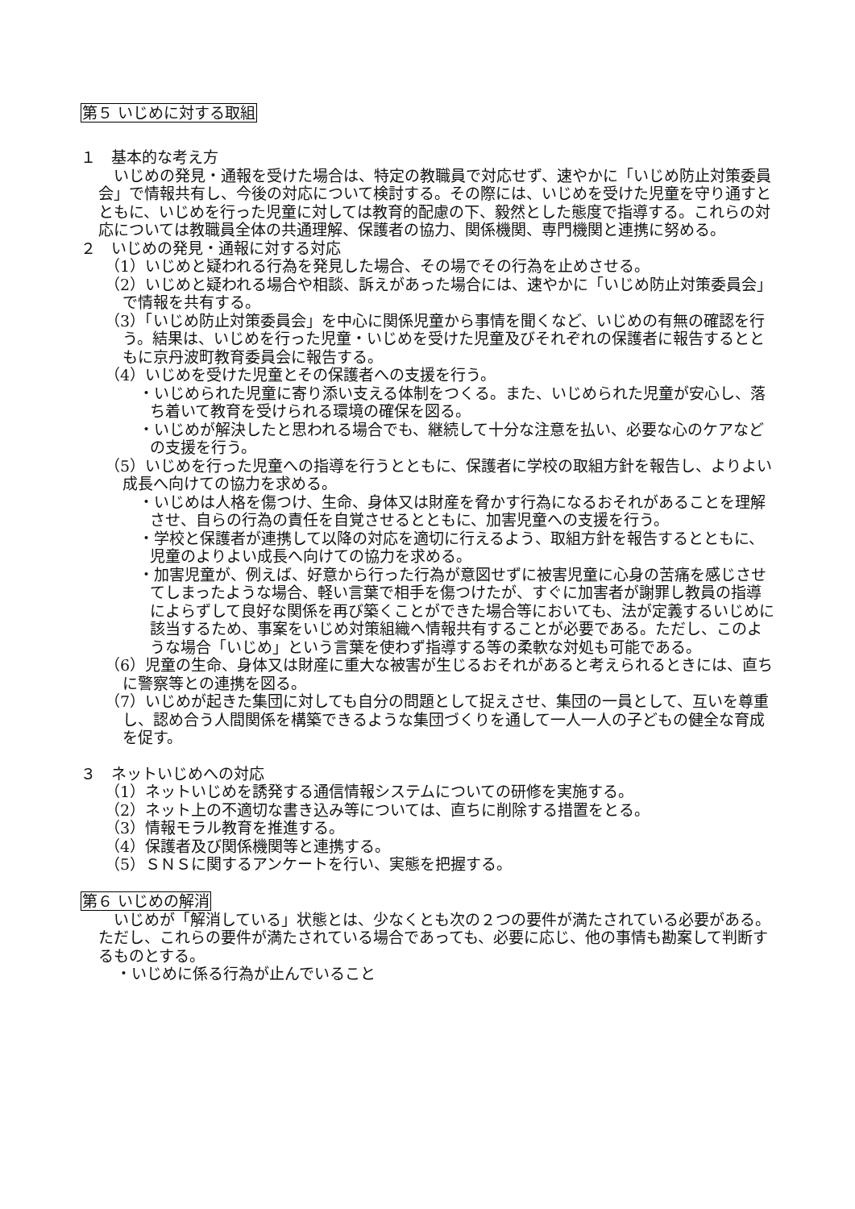第５ いじめに対する取組
１　基本的な考え方
　いじめの発見・通報を受けた場合は、特定の教職員で対応せず、速やかに「いじめ防止対策委員会」で情報共有し、今後の対応について検討する。その際には、いじめを受けた児童を守り通すとともに、いじめを行った児童に対しては教育的配慮の下、毅然とした態度で指導する。これらの対応については教職員全体の共通理解、保護者の協力、関係機関、専門機関と連携に努める。
２　いじめの発見・通報に対する対応
（1）いじめと疑われる行為を発見した場合、その場でその行為を止めさせる。
（2）いじめと疑われる場合や相談、訴えがあった場合には、速やかに「いじめ防止対策委員会」で情報を共有する。
（3）「いじめ防止対策委員会」を中心に関係児童から事情を聞くなど、いじめの有無の確認を行う。結果は、いじめを行った児童・いじめを受けた児童及びそれぞれの保護者に報告するとともに京丹波町教育委員会に報告する。
（4）いじめを受けた児童とその保護者への支援を行う。
・いじめられた児童に寄り添い支える体制をつくる。また、いじめられた児童が安心し、落ち着いて教育を受けられる環境の確保を図る。
・いじめが解決したと思われる場合でも、継続して十分な注意を払い、必要な心のケアなどの支援を行う。
（5）いじめを行った児童への指導を行うとともに、保護者に学校の取組方針を報告し、よりよい成長へ向けての協力を求める。
・いじめは人格を傷つけ、生命、身体又は財産を脅かす行為になるおそれがあることを理解させ、自らの行為の責任を自覚させるとともに、加害児童への支援を行う。
・学校と保護者が連携して以降の対応を適切に行えるよう、取組方針を報告するとともに、児童のよりよい成長へ向けての協力を求める。
・加害児童が、例えば、好意から行った行為が意図せずに被害児童に心身の苦痛を感じさせてしまったような場合、軽い言葉で相手を傷つけたが、すぐに加害者が謝罪し教員の指導によらずして良好な関係を再び築くことができた場合等においても、法が定義するいじめに該当するため、事案をいじめ対策組織へ情報共有することが必要である。ただし、このような場合「いじめ」という言葉を使わず指導する等の柔軟な対処も可能である。
（6）児童の生命、身体又は財産に重大な被害が生じるおそれがあると考えられるときには、直ちに警察等との連携を図る。
（7）いじめが起きた集団に対しても自分の問題として捉えさせ、集団の一員として、互いを尊重し、認め合う人間関係を構築できるような集団づくりを通して一人一人の子どもの健全な育成を促す。
３　ネットいじめへの対応
（1）ネットいじめを誘発する通信情報システムについての研修を実施する。
（2）ネット上の不適切な書き込み等については、直ちに削除する措置をとる。
（3）情報モラル教育を推進する。
（4）保護者及び関係機関等と連携する。
（5）ＳＮＳに関するアンケートを行い、実態を把握する。
第６ いじめの解消
　いじめが「解消している」状態とは、少なくとも次の２つの要件が満たされている必要がある。ただし、これらの要件が満たされている場合であっても、必要に応じ、他の事情も勘案して判断するものとする。
・いじめに係る行為が止んでいること